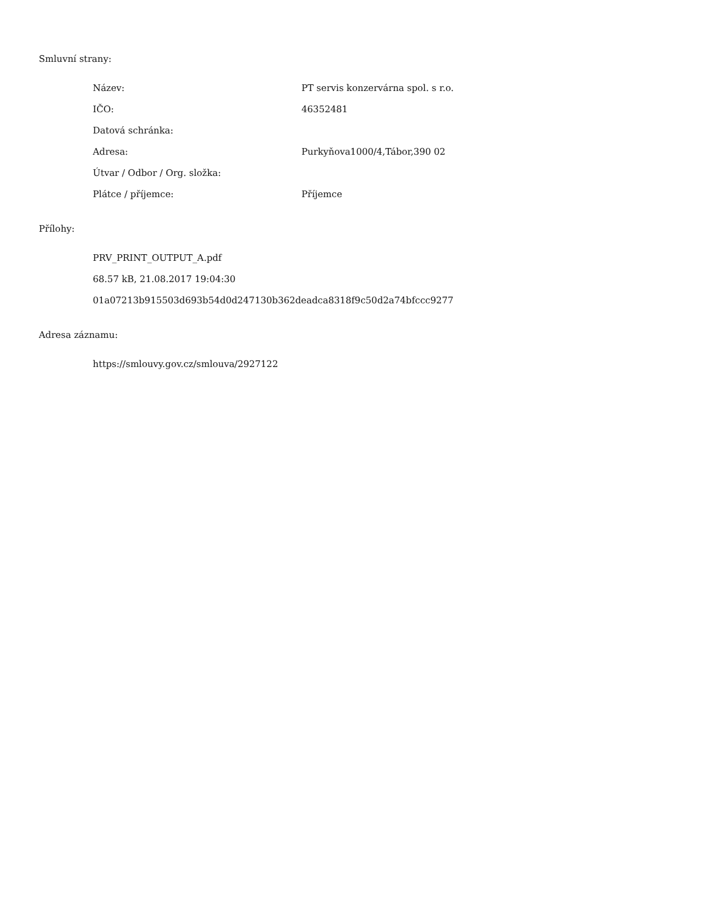Smluvní strany:
| Název: | PT servis konzervárna spol. s r.o. |
| IČO: | 46352481 |
| Datová schránka: | |
| Adresa: | Purkyňova1000/4,Tábor,390 02 |
| Útvar / Odbor / Org. složka: | |
| Plátce / příjemce: | Příjemce |
Přílohy:
PRV_PRINT_OUTPUT_A.pdf
68.57 kB, 21.08.2017 19:04:30
01a07213b915503d693b54d0d247130b362deadca8318f9c50d2a74bfccc9277
Adresa záznamu:
https://smlouvy.gov.cz/smlouva/2927122